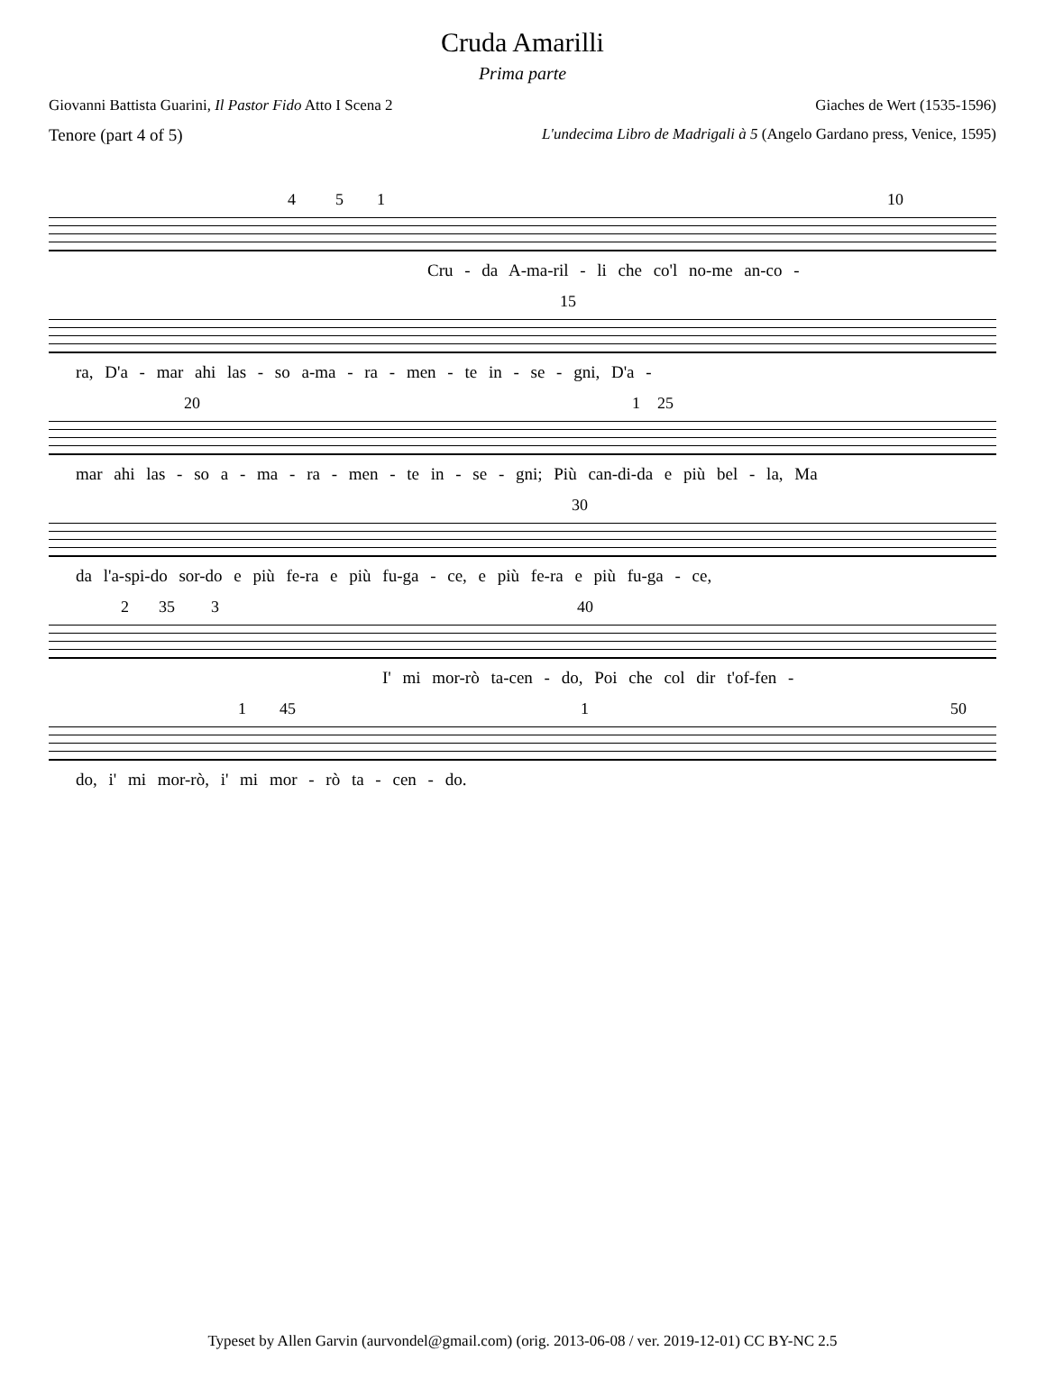Cruda Amarilli
Prima parte
Giovanni Battista Guarini, Il Pastor Fido Atto I Scena 2 Giaches de Wert (1535-1596)
Tenore (part 4 of 5) L'undecima Libro de Madrigali à 5 (Angelo Gardano press, Venice, 1595)
4 5 1 10
Cru - da A-ma-ril - li che co'l no-me an-co -
15
ra, D'a - mar ahi las - so a-ma - ra - men - te in - se - gni, D'a -
20 1 25
mar ahi las - so a - ma - ra - men - te in - se - gni; Più can-di-da e più bel - la, Ma
30
da l'a-spi-do sor-do e più fe-ra e più fu-ga - ce, e più fe-ra e più fu-ga - ce,
2 35 3 40
I' mi mor-rò ta-cen - do, Poi che col dir t'of-fen -
1 45 1 50
do, i' mi mor-rò, i' mi mor - rò ta - cen - do.
Typeset by Allen Garvin (aurvondel@gmail.com) (orig. 2013-06-08 / ver. 2019-12-01) CC BY-NC 2.5